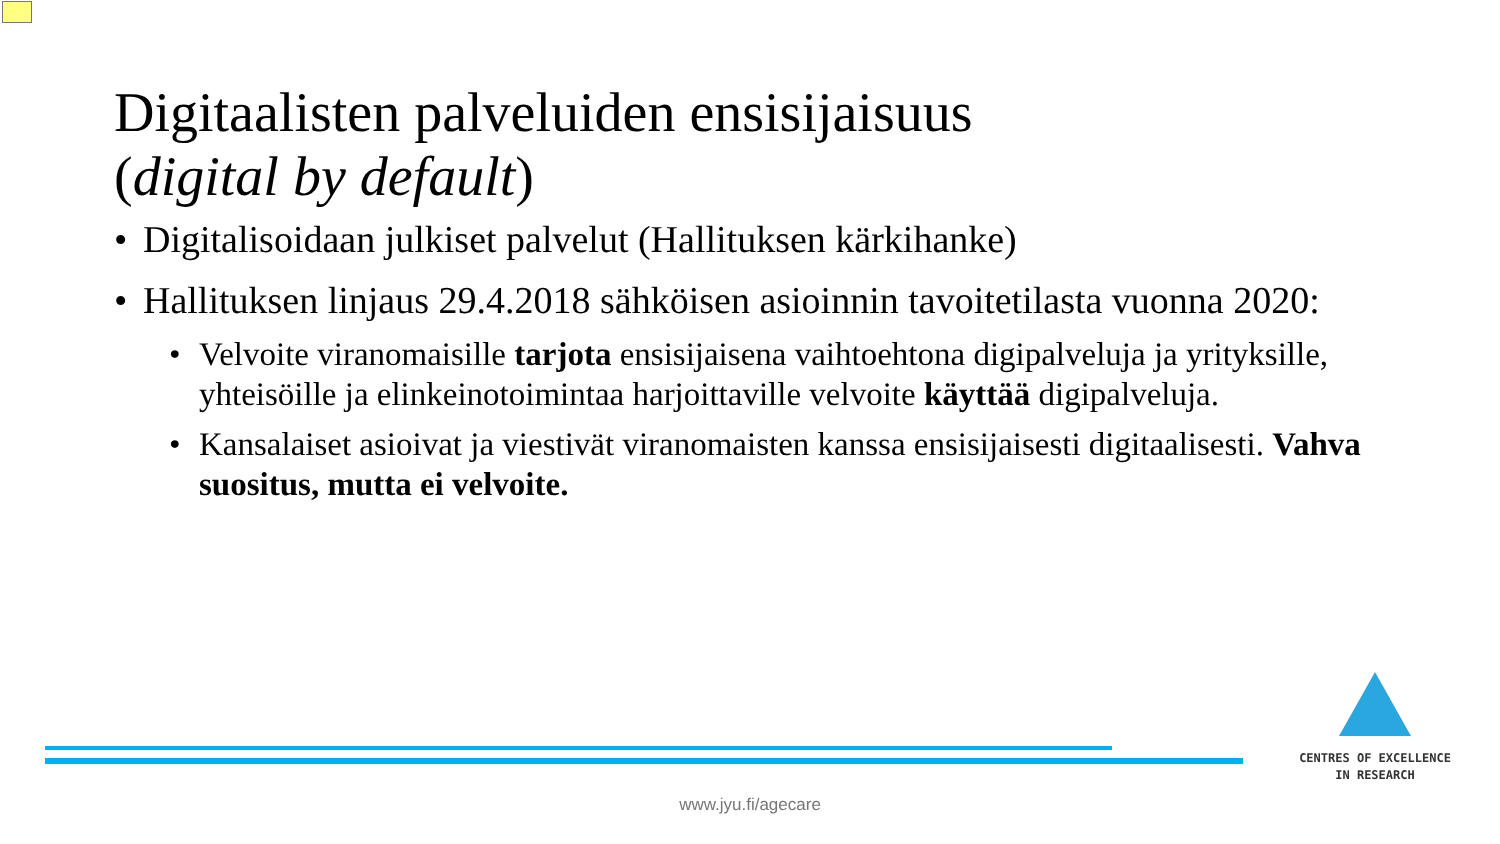Digitaalisten palveluiden ensisijaisuus
(digital by default)
• Digitalisoidaan julkiset palvelut (Hallituksen kärkihanke)
• Hallituksen linjaus 29.4.2018 sähköisen asioinnin tavoitetilasta vuonna 2020:
• Velvoite viranomaisille tarjota ensisijaisena vaihtoehtona digipalveluja ja yrityksille, yhteisöille ja elinkeinotoimintaa harjoittaville velvoite käyttää digipalveluja.
• Kansalaiset asioivat ja viestivät viranomaisten kanssa ensisijaisesti digitaalisesti. Vahva suositus, mutta ei velvoite.
CENTRES OF EXCELLENCE
IN RESEARCH
www.jyu.fi/agecare